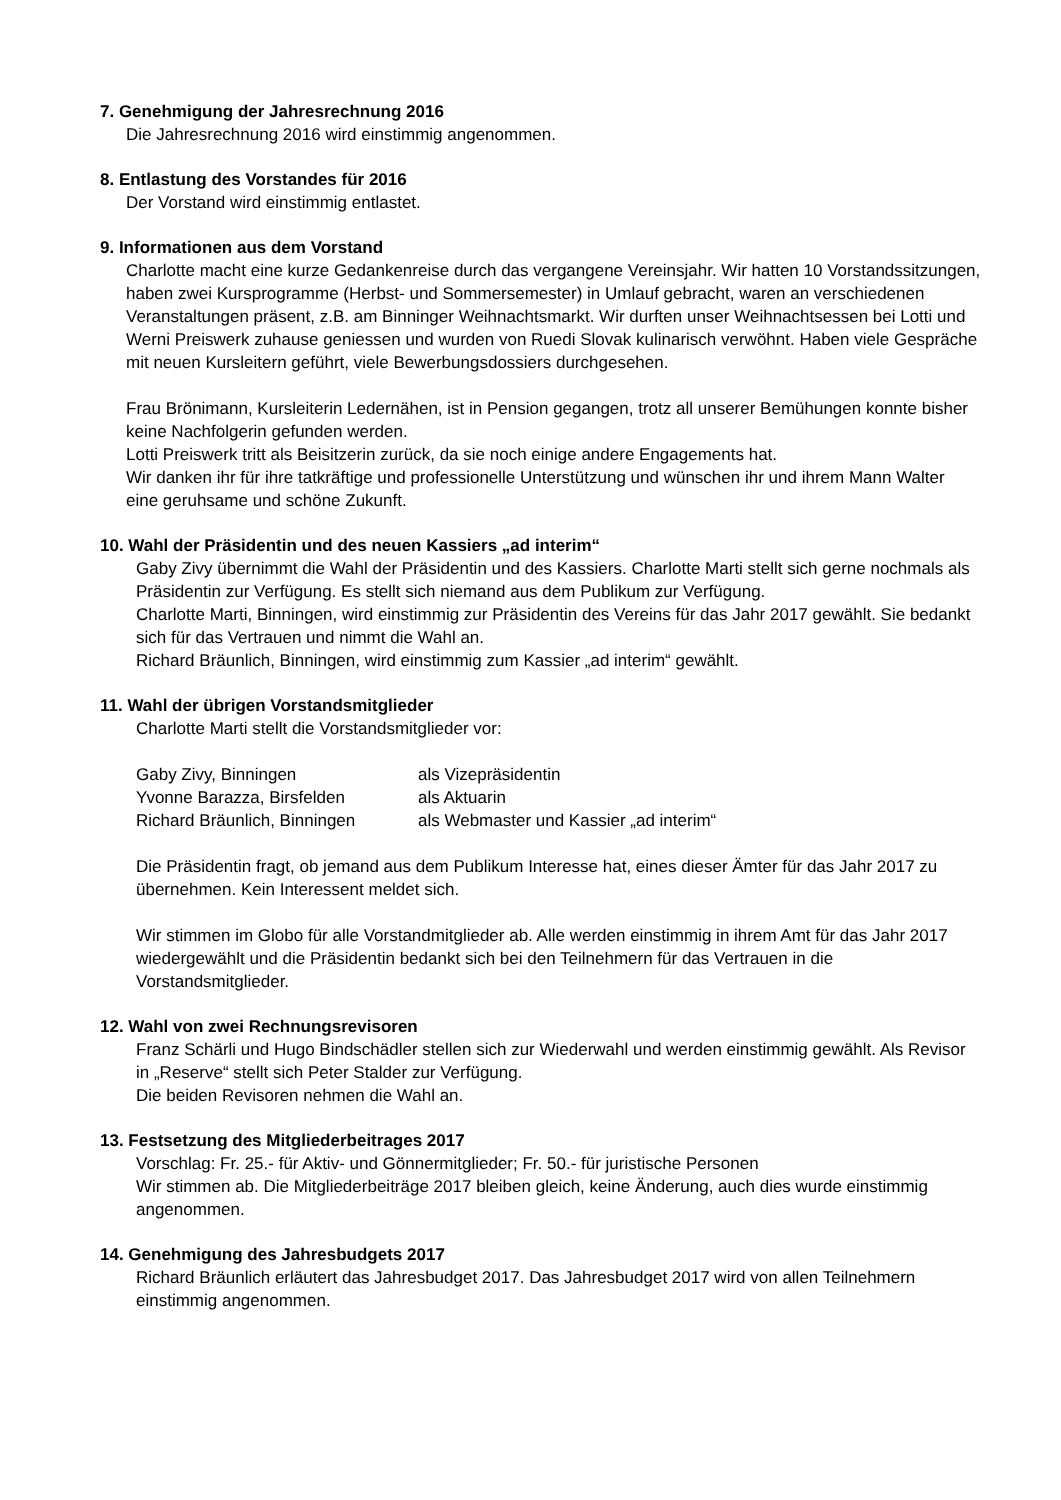7. Genehmigung der Jahresrechnung 2016
Die Jahresrechnung 2016 wird einstimmig angenommen.
8. Entlastung des Vorstandes für 2016
Der Vorstand wird einstimmig entlastet.
9. Informationen aus dem Vorstand
Charlotte macht eine kurze Gedankenreise durch das vergangene Vereinsjahr. Wir hatten 10 Vorstandssitzungen, haben zwei Kursprogramme (Herbst- und Sommersemester) in Umlauf gebracht, waren an verschiedenen Veranstaltungen präsent, z.B. am Binninger Weihnachtsmarkt. Wir durften unser Weihnachtsessen bei Lotti und Werni Preiswerk zuhause geniessen und wurden von Ruedi Slovak kulinarisch verwöhnt. Haben viele Gespräche mit neuen Kursleitern geführt, viele Bewerbungsdossiers durchgesehen.
Frau Brönimann, Kursleiterin Ledernähen, ist in Pension gegangen, trotz all unserer Bemühungen konnte bisher keine Nachfolgerin gefunden werden.
Lotti Preiswerk tritt als Beisitzerin zurück, da sie noch einige andere Engagements hat.
Wir danken ihr für ihre tatkräftige und professionelle Unterstützung und wünschen ihr und ihrem Mann Walter eine geruhsame und schöne Zukunft.
10. Wahl der Präsidentin und des neuen Kassiers „ad interim“
Gaby Zivy übernimmt die Wahl der Präsidentin und des Kassiers. Charlotte Marti stellt sich gerne nochmals als Präsidentin zur Verfügung. Es stellt sich niemand aus dem Publikum zur Verfügung.
Charlotte Marti, Binningen, wird einstimmig zur Präsidentin des Vereins für das Jahr 2017 gewählt. Sie bedankt sich für das Vertrauen und nimmt die Wahl an.
Richard Bräunlich, Binningen, wird einstimmig zum Kassier „ad interim“ gewählt.
11. Wahl der übrigen Vorstandsmitglieder
Charlotte Marti stellt die Vorstandsmitglieder vor:
| Gaby Zivy, Binningen | als Vizepräsidentin |
| Yvonne Barazza, Birsfelden | als Aktuarin |
| Richard Bräunlich, Binningen | als Webmaster und Kassier „ad interim“ |
Die Präsidentin fragt, ob jemand aus dem Publikum Interesse hat, eines dieser Ämter für das Jahr 2017 zu übernehmen. Kein Interessent meldet sich.
Wir stimmen im Globo für alle Vorstandmitglieder ab. Alle werden einstimmig in ihrem Amt für das Jahr 2017 wiedergewählt und die Präsidentin bedankt sich bei den Teilnehmern für das Vertrauen in die Vorstandsmitglieder.
12. Wahl von zwei Rechnungsrevisoren
Franz Schärli und Hugo Bindschädler stellen sich zur Wiederwahl und werden einstimmig gewählt. Als Revisor in „Reserve“ stellt sich Peter Stalder zur Verfügung.
Die beiden Revisoren nehmen die Wahl an.
13. Festsetzung des Mitgliederbeitrages 2017
Vorschlag: Fr. 25.- für Aktiv- und Gönnermitglieder; Fr. 50.- für juristische Personen
Wir stimmen ab. Die Mitgliederbeiträge 2017 bleiben gleich, keine Änderung, auch dies wurde einstimmig angenommen.
14. Genehmigung des Jahresbudgets 2017
Richard Bräunlich erläutert das Jahresbudget 2017. Das Jahresbudget 2017 wird von allen Teilnehmern einstimmig angenommen.